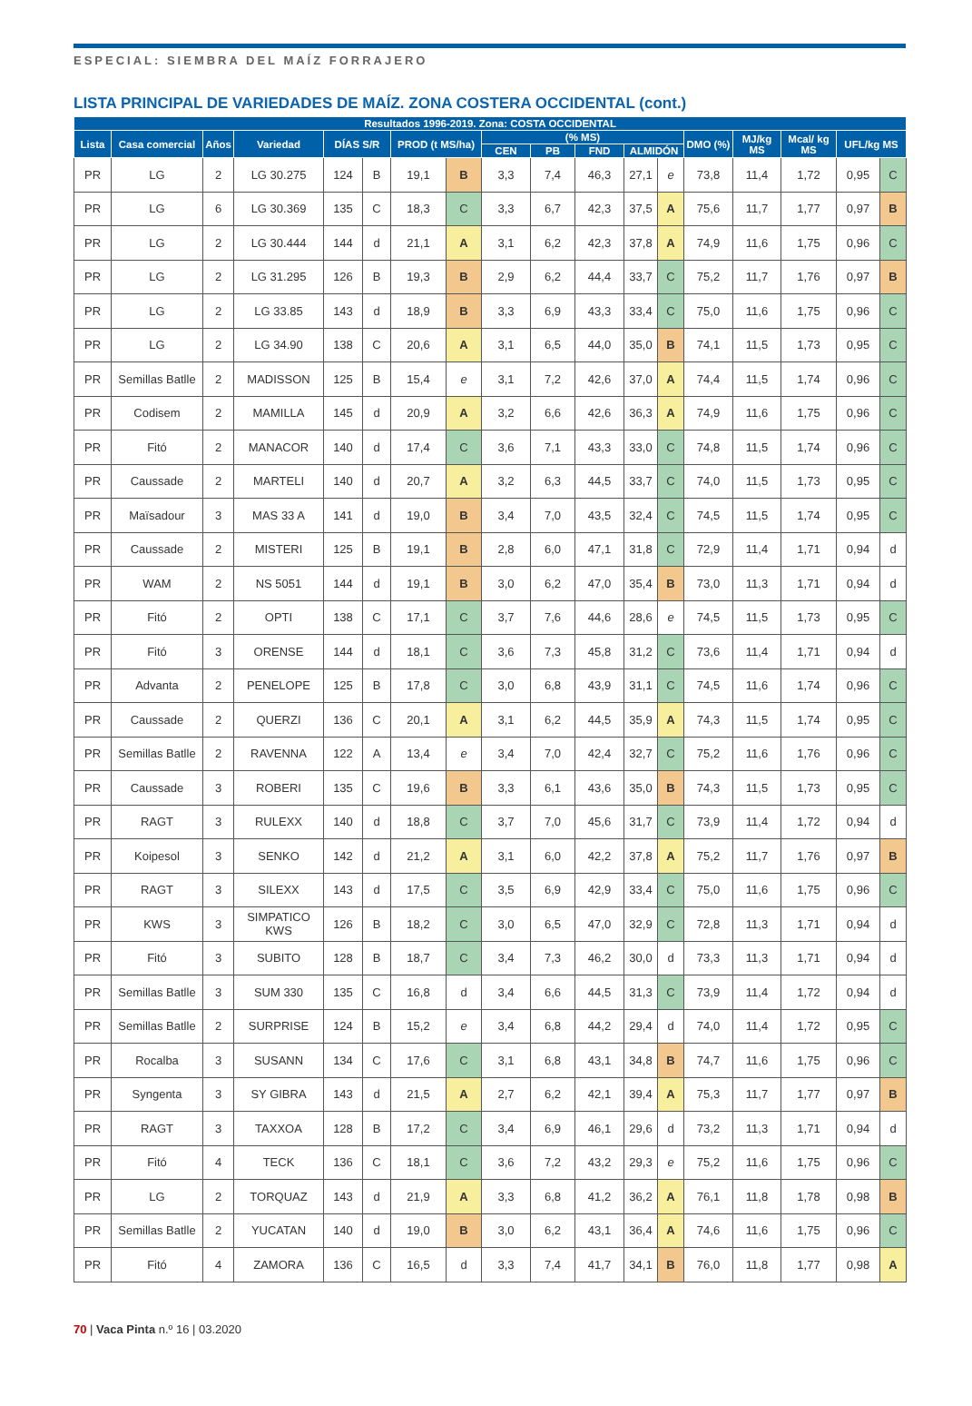ESPECIAL: SIEMBRA DEL MAÍZ FORRAJERO
LISTA PRINCIPAL DE VARIEDADES DE MAÍZ. ZONA COSTERA OCCIDENTAL (cont.)
| Resultados 1996-2019. Zona: COSTA OCCIDENTAL | | | | | | | | | | | | | | | | | |
| --- | --- | --- | --- | --- | --- | --- | --- | --- | --- | --- | --- | --- | --- | --- | --- | --- | --- |
| Lista | Casa comercial | Años | Variedad | DÍAS S/R | | PROD (t MS/ha) | | (% MS) | | | | | DMO (%) | MJ/kg MS | Mcal/ kg MS | UFL/kg MS | |
| | | | | | | | | CEN | PB | FND | ALMIDÓN | | | | | | |
| PR | LG | 2 | LG 30.275 | 124 | B | 19,1 | B | 3,3 | 7,4 | 46,3 | 27,1 | e | 73,8 | 11,4 | 1,72 | 0,95 | C |
| PR | LG | 6 | LG 30.369 | 135 | C | 18,3 | C | 3,3 | 6,7 | 42,3 | 37,5 | A | 75,6 | 11,7 | 1,77 | 0,97 | B |
| PR | LG | 2 | LG 30.444 | 144 | d | 21,1 | A | 3,1 | 6,2 | 42,3 | 37,8 | A | 74,9 | 11,6 | 1,75 | 0,96 | C |
| PR | LG | 2 | LG 31.295 | 126 | B | 19,3 | B | 2,9 | 6,2 | 44,4 | 33,7 | C | 75,2 | 11,7 | 1,76 | 0,97 | B |
| PR | LG | 2 | LG 33.85 | 143 | d | 18,9 | B | 3,3 | 6,9 | 43,3 | 33,4 | C | 75,0 | 11,6 | 1,75 | 0,96 | C |
| PR | LG | 2 | LG 34.90 | 138 | C | 20,6 | A | 3,1 | 6,5 | 44,0 | 35,0 | B | 74,1 | 11,5 | 1,73 | 0,95 | C |
| PR | Semillas Batlle | 2 | MADISSON | 125 | B | 15,4 | e | 3,1 | 7,2 | 42,6 | 37,0 | A | 74,4 | 11,5 | 1,74 | 0,96 | C |
| PR | Codisem | 2 | MAMILLA | 145 | d | 20,9 | A | 3,2 | 6,6 | 42,6 | 36,3 | A | 74,9 | 11,6 | 1,75 | 0,96 | C |
| PR | Fitó | 2 | MANACOR | 140 | d | 17,4 | C | 3,6 | 7,1 | 43,3 | 33,0 | C | 74,8 | 11,5 | 1,74 | 0,96 | C |
| PR | Caussade | 2 | MARTELI | 140 | d | 20,7 | A | 3,2 | 6,3 | 44,5 | 33,7 | C | 74,0 | 11,5 | 1,73 | 0,95 | C |
| PR | Maïsadour | 3 | MAS 33 A | 141 | d | 19,0 | B | 3,4 | 7,0 | 43,5 | 32,4 | C | 74,5 | 11,5 | 1,74 | 0,95 | C |
| PR | Caussade | 2 | MISTERI | 125 | B | 19,1 | B | 2,8 | 6,0 | 47,1 | 31,8 | C | 72,9 | 11,4 | 1,71 | 0,94 | d |
| PR | WAM | 2 | NS 5051 | 144 | d | 19,1 | B | 3,0 | 6,2 | 47,0 | 35,4 | B | 73,0 | 11,3 | 1,71 | 0,94 | d |
| PR | Fitó | 2 | OPTI | 138 | C | 17,1 | C | 3,7 | 7,6 | 44,6 | 28,6 | e | 74,5 | 11,5 | 1,73 | 0,95 | C |
| PR | Fitó | 3 | ORENSE | 144 | d | 18,1 | C | 3,6 | 7,3 | 45,8 | 31,2 | C | 73,6 | 11,4 | 1,71 | 0,94 | d |
| PR | Advanta | 2 | PENELOPE | 125 | B | 17,8 | C | 3,0 | 6,8 | 43,9 | 31,1 | C | 74,5 | 11,6 | 1,74 | 0,96 | C |
| PR | Caussade | 2 | QUERZI | 136 | C | 20,1 | A | 3,1 | 6,2 | 44,5 | 35,9 | A | 74,3 | 11,5 | 1,74 | 0,95 | C |
| PR | Semillas Batlle | 2 | RAVENNA | 122 | A | 13,4 | e | 3,4 | 7,0 | 42,4 | 32,7 | C | 75,2 | 11,6 | 1,76 | 0,96 | C |
| PR | Caussade | 3 | ROBERI | 135 | C | 19,6 | B | 3,3 | 6,1 | 43,6 | 35,0 | B | 74,3 | 11,5 | 1,73 | 0,95 | C |
| PR | RAGT | 3 | RULEXX | 140 | d | 18,8 | C | 3,7 | 7,0 | 45,6 | 31,7 | C | 73,9 | 11,4 | 1,72 | 0,94 | d |
| PR | Koipesol | 3 | SENKO | 142 | d | 21,2 | A | 3,1 | 6,0 | 42,2 | 37,8 | A | 75,2 | 11,7 | 1,76 | 0,97 | B |
| PR | RAGT | 3 | SILEXX | 143 | d | 17,5 | C | 3,5 | 6,9 | 42,9 | 33,4 | C | 75,0 | 11,6 | 1,75 | 0,96 | C |
| PR | KWS | 3 | SIMPATICO KWS | 126 | B | 18,2 | C | 3,0 | 6,5 | 47,0 | 32,9 | C | 72,8 | 11,3 | 1,71 | 0,94 | d |
| PR | Fitó | 3 | SUBITO | 128 | B | 18,7 | C | 3,4 | 7,3 | 46,2 | 30,0 | d | 73,3 | 11,3 | 1,71 | 0,94 | d |
| PR | Semillas Batlle | 3 | SUM 330 | 135 | C | 16,8 | d | 3,4 | 6,6 | 44,5 | 31,3 | C | 73,9 | 11,4 | 1,72 | 0,94 | d |
| PR | Semillas Batlle | 2 | SURPRISE | 124 | B | 15,2 | e | 3,4 | 6,8 | 44,2 | 29,4 | d | 74,0 | 11,4 | 1,72 | 0,95 | C |
| PR | Rocalba | 3 | SUSANN | 134 | C | 17,6 | C | 3,1 | 6,8 | 43,1 | 34,8 | B | 74,7 | 11,6 | 1,75 | 0,96 | C |
| PR | Syngenta | 3 | SY GIBRA | 143 | d | 21,5 | A | 2,7 | 6,2 | 42,1 | 39,4 | A | 75,3 | 11,7 | 1,77 | 0,97 | B |
| PR | RAGT | 3 | TAXXOA | 128 | B | 17,2 | C | 3,4 | 6,9 | 46,1 | 29,6 | d | 73,2 | 11,3 | 1,71 | 0,94 | d |
| PR | Fitó | 4 | TECK | 136 | C | 18,1 | C | 3,6 | 7,2 | 43,2 | 29,3 | e | 75,2 | 11,6 | 1,75 | 0,96 | C |
| PR | LG | 2 | TORQUAZ | 143 | d | 21,9 | A | 3,3 | 6,8 | 41,2 | 36,2 | A | 76,1 | 11,8 | 1,78 | 0,98 | B |
| PR | Semillas Batlle | 2 | YUCATAN | 140 | d | 19,0 | B | 3,0 | 6,2 | 43,1 | 36,4 | A | 74,6 | 11,6 | 1,75 | 0,96 | C |
| PR | Fitó | 4 | ZAMORA | 136 | C | 16,5 | d | 3,3 | 7,4 | 41,7 | 34,1 | B | 76,0 | 11,8 | 1,77 | 0,98 | A |
70 | Vaca Pinta n.º 16 | 03.2020